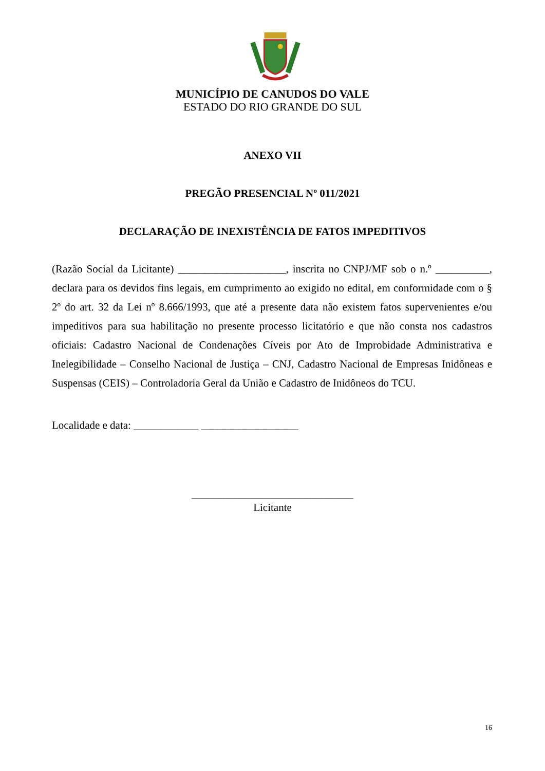MUNICÍPIO DE CANUDOS DO VALE
ESTADO DO RIO GRANDE DO SUL
ANEXO VII
PREGÃO PRESENCIAL Nº 011/2021
DECLARAÇÃO DE INEXISTÊNCIA DE FATOS IMPEDITIVOS
(Razão Social da Licitante) ____________________, inscrita no CNPJ/MF sob o n.º __________, declara para os devidos fins legais, em cumprimento ao exigido no edital, em conformidade com o § 2º do art. 32 da Lei nº 8.666/1993, que até a presente data não existem fatos supervenientes e/ou impeditivos para sua habilitação no presente processo licitatório e que não consta nos cadastros oficiais: Cadastro Nacional de Condenações Cíveis por Ato de Improbidade Administrativa e Inelegibilidade – Conselho Nacional de Justiça – CNJ, Cadastro Nacional de Empresas Inidôneas e Suspensas (CEIS) – Controladoria Geral da União e Cadastro de Inidôneos do TCU.
Localidade e data: ____________ __________________
______________________________
Licitante
16